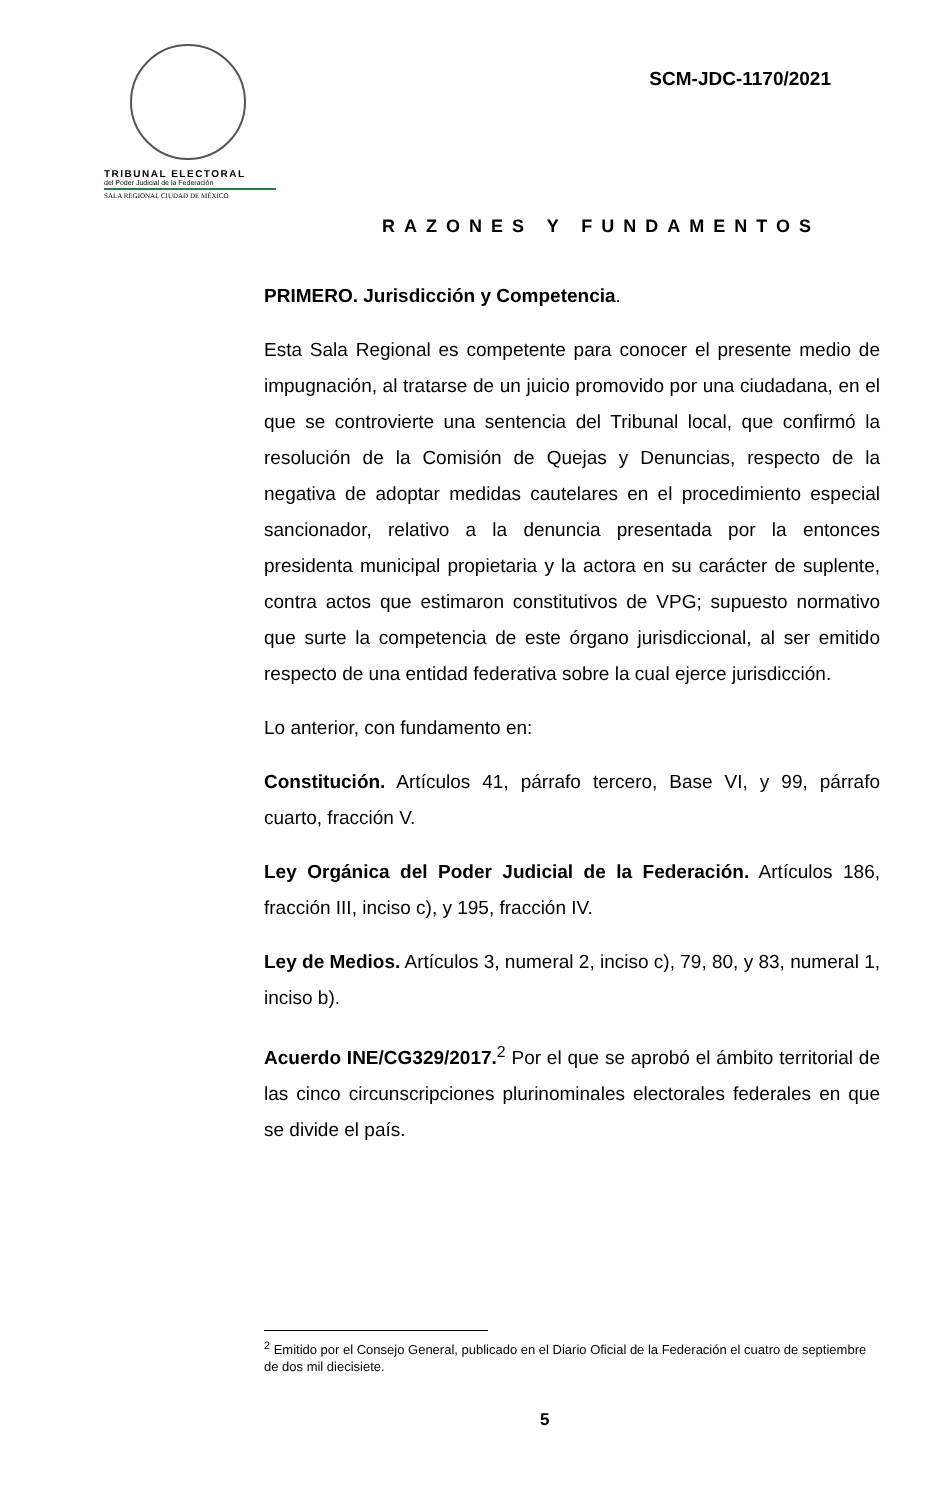TRIBUNAL ELECTORAL
del Poder Judicial de la Federación
SALA REGIONAL CIUDAD DE MÉXICO
SCM-JDC-1170/2021
RAZONES Y FUNDAMENTOS
PRIMERO. Jurisdicción y Competencia.
Esta Sala Regional es competente para conocer el presente medio de impugnación, al tratarse de un juicio promovido por una ciudadana, en el que se controvierte una sentencia del Tribunal local, que confirmó la resolución de la Comisión de Quejas y Denuncias, respecto de la negativa de adoptar medidas cautelares en el procedimiento especial sancionador, relativo a la denuncia presentada por la entonces presidenta municipal propietaria y la actora en su carácter de suplente, contra actos que estimaron constitutivos de VPG; supuesto normativo que surte la competencia de este órgano jurisdiccional, al ser emitido respecto de una entidad federativa sobre la cual ejerce jurisdicción.
Lo anterior, con fundamento en:
Constitución. Artículos 41, párrafo tercero, Base VI, y 99, párrafo cuarto, fracción V.
Ley Orgánica del Poder Judicial de la Federación. Artículos 186, fracción III, inciso c), y 195, fracción IV.
Ley de Medios. Artículos 3, numeral 2, inciso c), 79, 80, y 83, numeral 1, inciso b).
Acuerdo INE/CG329/2017.<sup>2</sup> Por el que se aprobó el ámbito territorial de las cinco circunscripciones plurinominales electorales federales en que se divide el país.
<sup>2</sup> Emitido por el Consejo General, publicado en el Diario Oficial de la Federación el cuatro de septiembre de dos mil diecisiete.
5